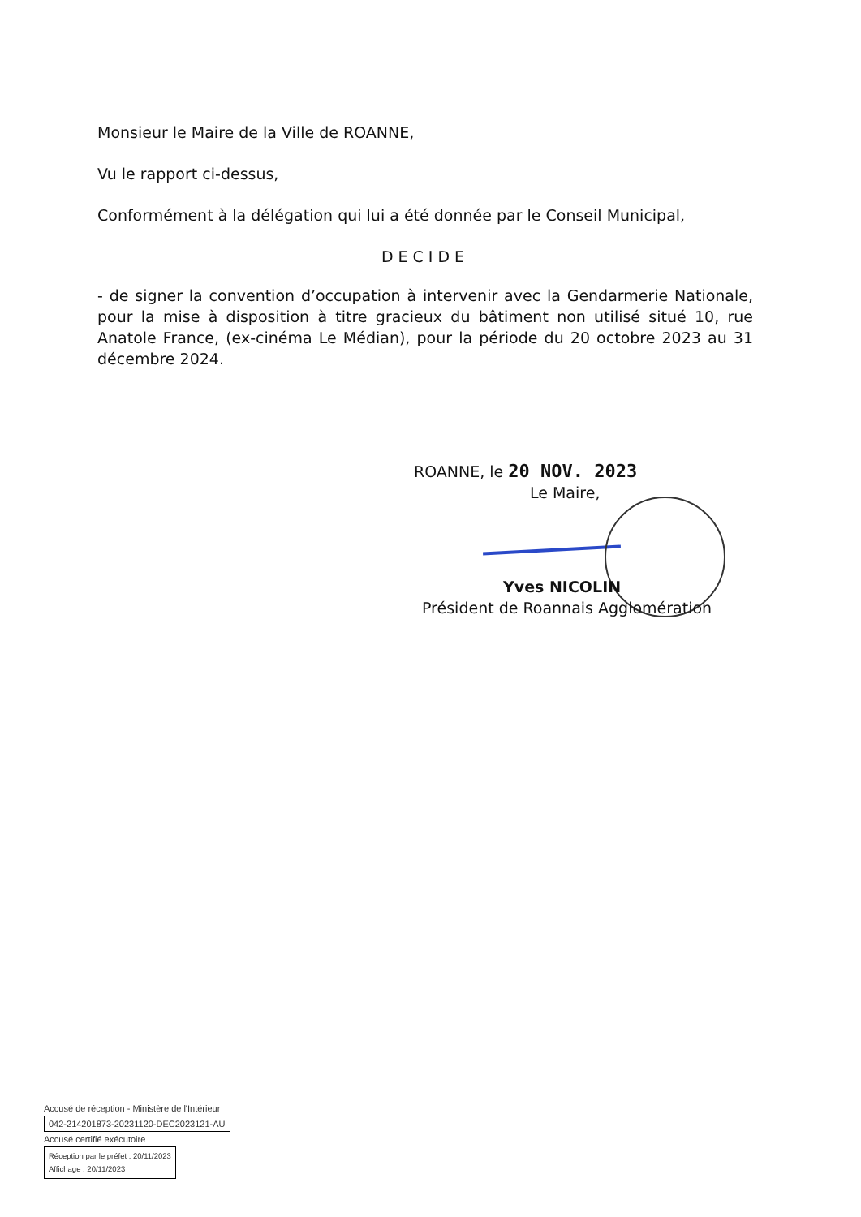Monsieur le Maire de la Ville de ROANNE,
Vu le rapport ci-dessus,
Conformément à la délégation qui lui a été donnée par le Conseil Municipal,
DECIDE
- de signer la convention d’occupation à intervenir avec la Gendarmerie Nationale, pour la mise à disposition à titre gracieux du bâtiment non utilisé situé 10, rue Anatole France, (ex-cinéma Le Médian), pour la période du 20 octobre 2023 au 31 décembre 2024.
ROANNE, le 20 NOV. 2023
Le Maire,
Yves NICOLIN
Président de Roannais Agglomération
Accusé de réception - Ministère de l'Intérieur
042-214201873-20231120-DEC2023121-AU
Accusé certifié exécutoire
Réception par le préfet : 20/11/2023
Affichage : 20/11/2023